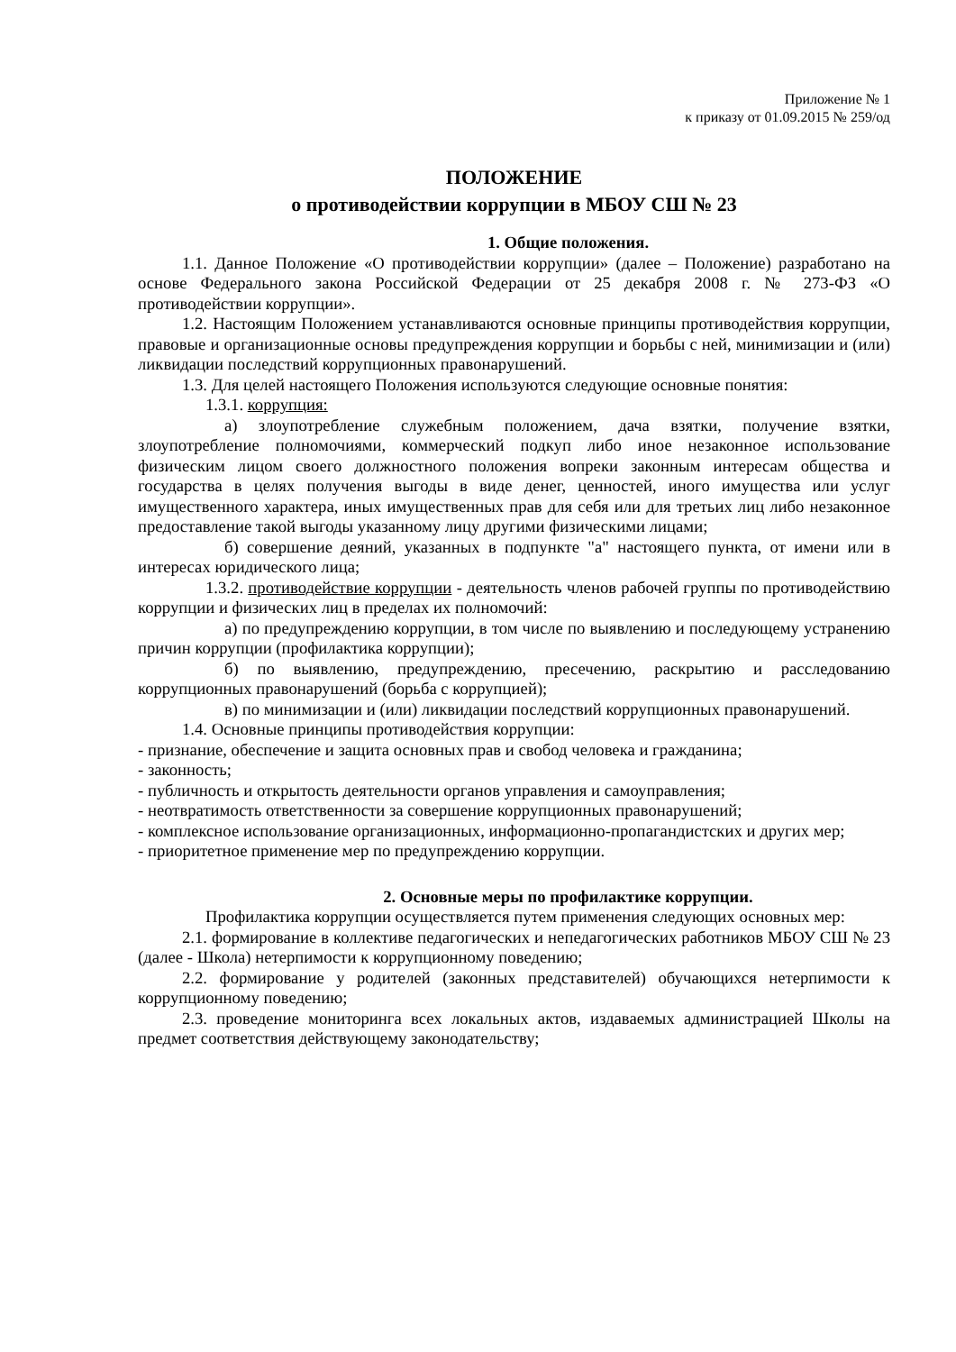Приложение № 1
к приказу от 01.09.2015 № 259/од
ПОЛОЖЕНИЕ
о противодействии коррупции в МБОУ СШ № 23
1. Общие положения.
1.1. Данное Положение «О противодействии коррупции» (далее – Положение) разработано на основе Федерального закона Российской Федерации от 25 декабря 2008 г. № 273-ФЗ «О противодействии коррупции».
1.2. Настоящим Положением устанавливаются основные принципы противодействия коррупции, правовые и организационные основы предупреждения коррупции и борьбы с ней, минимизации и (или) ликвидации последствий коррупционных правонарушений.
1.3. Для целей настоящего Положения используются следующие основные понятия:
1.3.1. коррупция:
а) злоупотребление служебным положением, дача взятки, получение взятки, злоупотребление полномочиями, коммерческий подкуп либо иное незаконное использование физическим лицом своего должностного положения вопреки законным интересам общества и государства в целях получения выгоды в виде денег, ценностей, иного имущества или услуг имущественного характера, иных имущественных прав для себя или для третьих лиц либо незаконное предоставление такой выгоды указанному лицу другими физическими лицами;
б) совершение деяний, указанных в подпункте "а" настоящего пункта, от имени или в интересах юридического лица;
1.3.2. противодействие коррупции - деятельность членов рабочей группы по противодействию коррупции и физических лиц в пределах их полномочий:
а) по предупреждению коррупции, в том числе по выявлению и последующему устранению причин коррупции (профилактика коррупции);
б) по выявлению, предупреждению, пресечению, раскрытию и расследованию коррупционных правонарушений (борьба с коррупцией);
в) по минимизации и (или) ликвидации последствий коррупционных правонарушений.
1.4. Основные принципы противодействия коррупции:
- признание, обеспечение и защита основных прав и свобод человека и гражданина;
- законность;
- публичность и открытость деятельности органов управления и самоуправления;
- неотвратимость ответственности за совершение коррупционных правонарушений;
- комплексное использование организационных, информационно-пропагандистских и других мер;
- приоритетное применение мер по предупреждению коррупции.
2. Основные меры по профилактике коррупции.
Профилактика коррупции осуществляется путем применения следующих основных мер:
2.1. формирование в коллективе педагогических и непедагогических работников МБОУ СШ № 23 (далее - Школа) нетерпимости к коррупционному поведению;
2.2. формирование у родителей (законных представителей) обучающихся нетерпимости к коррупционному поведению;
2.3. проведение мониторинга всех локальных актов, издаваемых администрацией Школы на предмет соответствия действующему законодательству;